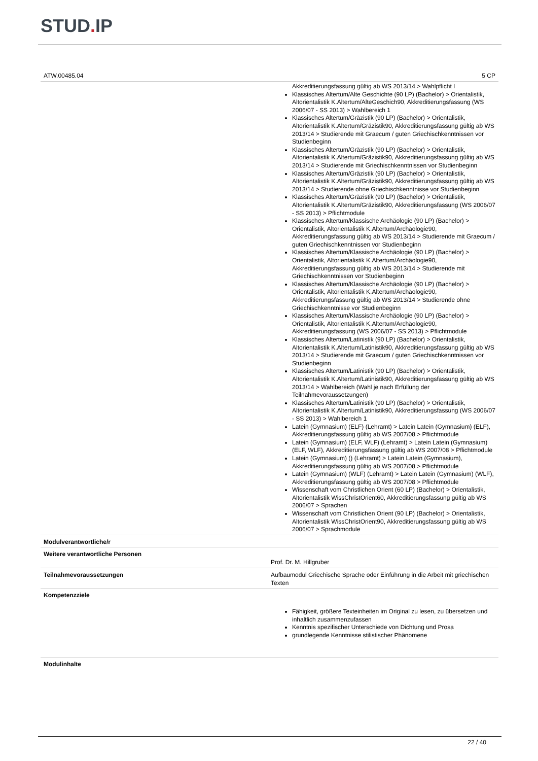STUD. IP
ATW.00485.04 5 CP
| | Akkreditierungsfassung gültig ab WS 2013/14 > Wahlpflicht I Klassisches Altertum/Alte Geschichte (90 LP) (Bachelor) > Orientalistik, Altorientalistik K.Altertum/AlteGeschich90, Akkreditierungsfassung (WS 2006/07 - SS 2013) > Wahlbereich 1 Klassisches Altertum/Gräzistik (90 LP) (Bachelor) > Orientalistik, Altorientalistik K.Altertum/Gräzistik90, Akkreditierungsfassung gültig ab WS 2013/14 > Studierende mit Graecum / guten Griechischkenntnissen vor Studienbeginn Klassisches Altertum/Gräzistik (90 LP) (Bachelor) > Orientalistik, Altorientalistik K.Altertum/Gräzistik90, Akkreditierungsfassung gültig ab WS 2013/14 > Studierende mit Griechischkenntnissen vor Studienbeginn Klassisches Altertum/Gräzistik (90 LP) (Bachelor) > Orientalistik, Altorientalistik K.Altertum/Gräzistik90, Akkreditierungsfassung gültig ab WS 2013/14 > Studierende ohne Griechischkenntnisse vor Studienbeginn Klassisches Altertum/Gräzistik (90 LP) (Bachelor) > Orientalistik, Altorientalistik K.Altertum/Gräzistik90, Akkreditierungsfassung (WS 2006/07 - SS 2013) > Pflichtmodule Klassisches Altertum/Klassische Archäologie (90 LP) (Bachelor) > Orientalistik, Altorientalistik K.Altertum/Archäologie90, Akkreditierungsfassung gültig ab WS 2013/14 > Studierende mit Graecum / guten Griechischkenntnissen vor Studienbeginn Klassisches Altertum/Klassische Archäologie (90 LP) (Bachelor) > Orientalistik, Altorientalistik K.Altertum/Archäologie90, Akkreditierungsfassung gültig ab WS 2013/14 > Studierende mit Griechischkenntnissen vor Studienbeginn Klassisches Altertum/Klassische Archäologie (90 LP) (Bachelor) > Orientalistik, Altorientalistik K.Altertum/Archäologie90, Akkreditierungsfassung gültig ab WS 2013/14 > Studierende ohne Griechischkenntnisse vor Studienbeginn Klassisches Altertum/Klassische Archäologie (90 LP) (Bachelor) > Orientalistik, Altorientalistik K.Altertum/Archäologie90, Akkreditierungsfassung (WS 2006/07 - SS 2013) > Pflichtmodule Klassisches Altertum/Latinistik (90 LP) (Bachelor) > Orientalistik, Altorientalistik K.Altertum/Latinistik90, Akkreditierungsfassung gültig ab WS 2013/14 > Studierende mit Graecum / guten Griechischkenntnissen vor Studienbeginn Klassisches Altertum/Latinistik (90 LP) (Bachelor) > Orientalistik, Altorientalistik K.Altertum/Latinistik90, Akkreditierungsfassung gültig ab WS 2013/14 > Wahlbereich (Wahl je nach Erfüllung der Teilnahmevoraussetzungen) Klassisches Altertum/Latinistik (90 LP) (Bachelor) > Orientalistik, Altorientalistik K.Altertum/Latinistik90, Akkreditierungsfassung (WS 2006/07 - SS 2013) > Wahlbereich 1 Latein (Gymnasium) (ELF) (Lehramt) > Latein Latein (Gymnasium) (ELF), Akkreditierungsfassung gültig ab WS 2007/08 > Pflichtmodule Latein (Gymnasium) (ELF, WLF) (Lehramt) > Latein Latein (Gymnasium) (ELF, WLF), Akkreditierungsfassung gültig ab WS 2007/08 > Pflichtmodule Latein (Gymnasium) () (Lehramt) > Latein Latein (Gymnasium), Akkreditierungsfassung gültig ab WS 2007/08 > Pflichtmodule Latein (Gymnasium) (WLF) (Lehramt) > Latein Latein (Gymnasium) (WLF), Akkreditierungsfassung gültig ab WS 2007/08 > Pflichtmodule Wissenschaft vom Christlichen Orient (60 LP) (Bachelor) > Orientalistik, Altorientalistik WissChristOrient60, Akkreditierungsfassung gültig ab WS 2006/07 > Sprachen Wissenschaft vom Christlichen Orient (90 LP) (Bachelor) > Orientalistik, Altorientalistik WissChristOrient90, Akkreditierungsfassung gültig ab WS 2006/07 > Sprachmodule |
| Modulverantwortliche/r | |
| Weitere verantwortliche Personen | Prof. Dr. M. Hillgruber |
| Teilnahmevoraussetzungen | Aufbaumodul Griechische Sprache oder Einführung in die Arbeit mit griechischen Texten |
| Kompetenzziele | Fähigkeit, größere Texteinheiten im Original zu lesen, zu übersetzen und inhaltlich zusammenzufassen Kenntnis spezifischer Unterschiede von Dichtung und Prosa grundlegende Kenntnisse stilistischer Phänomene |
| Modulinhalte | |
22 / 40